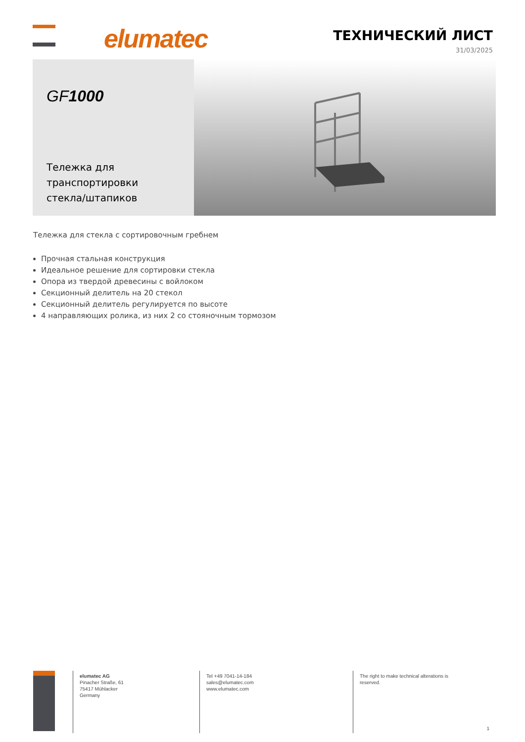elumatec ТЕХНИЧЕСКИЙ ЛИСТ
31/03/2025
GF1000
Тележка для транспортировки стекла/штапиков
Тележка для стекла с сортировочным гребнем
Прочная стальная конструкция
Идеальное решение для сортировки стекла
Опора из твердой древесины с войлоком
Секционный делитель на 20 стекол
Секционный делитель регулируется по высоте
4 направляющих ролика, из них 2 со стояночным тормозом
elumatec AG
Pinacher Straße, 61
75417 Mühlacker
Germany
Tel +49 7041-14-184
sales@elumatec.com
www.elumatec.com
The right to make technical alterations is reserved.
1